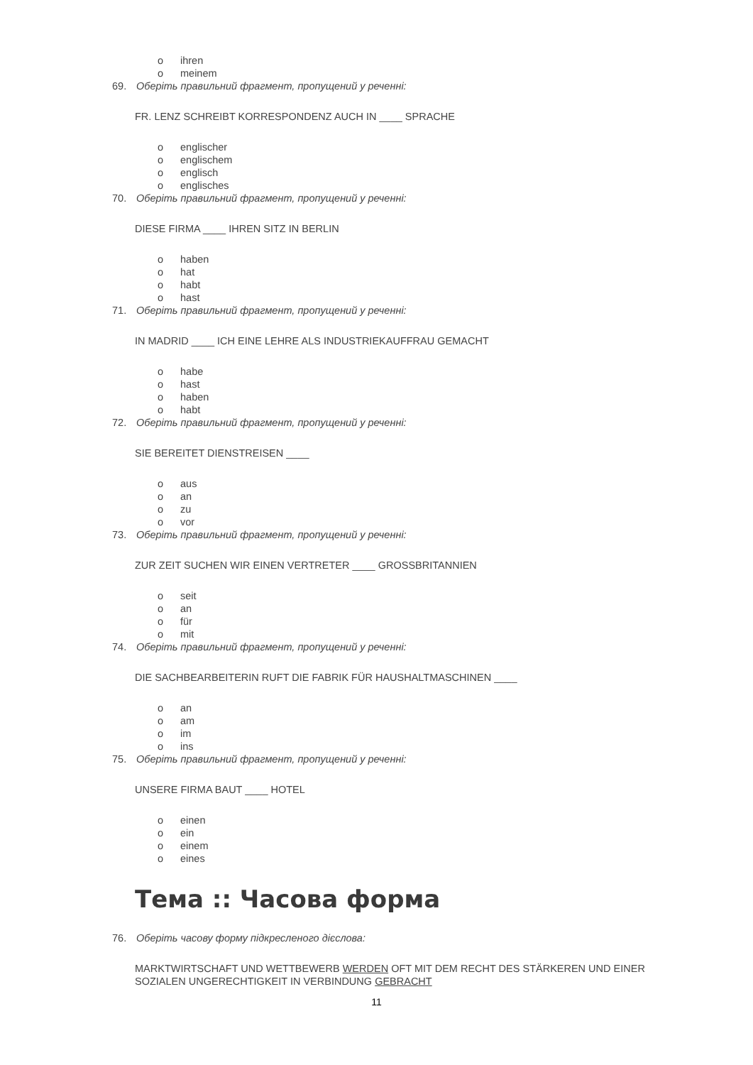o ihren
o meinem
69. Оберіть правильний фрагмент, пропущений у реченні:
FR. LENZ SCHREIBT KORRESPONDENZ AUCH IN ____ SPRACHE
o englischer
o englischem
o englisch
o englisches
70. Оберіть правильний фрагмент, пропущений у реченні:
DIESE FIRMA ____ IHREN SITZ IN BERLIN
o haben
o hat
o habt
o hast
71. Оберіть правильний фрагмент, пропущений у реченні:
IN MADRID ____ ICH EINE LEHRE ALS INDUSTRIEKAUFFRAU GEMACHT
o habe
o hast
o haben
o habt
72. Оберіть правильний фрагмент, пропущений у реченні:
SIE BEREITET DIENSTREISEN ____
o aus
o an
o zu
o vor
73. Оберіть правильний фрагмент, пропущений у реченні:
ZUR ZEIT SUCHEN WIR EINEN VERTRETER ____ GROSSBRITANNIEN
o seit
o an
o für
o mit
74. Оберіть правильний фрагмент, пропущений у реченні:
DIE SACHBEARBEITERIN RUFT DIE FABRIK FÜR HAUSHALTMASCHINEN ____
o an
o am
o im
o ins
75. Оберіть правильний фрагмент, пропущений у реченні:
UNSERE FIRMA BAUT ____ HOTEL
o einen
o ein
o einem
o eines
Тема :: Часова форма
76. Оберіть часову форму підкресленого дієслова:
MARKTWIRTSCHAFT UND WETTBEWERB WERDEN OFT MIT DEM RECHT DES STÄRKEREN UND EINER
SOZIALEN UNGERECHTIGKEIT IN VERBINDUNG GEBRACHT
11